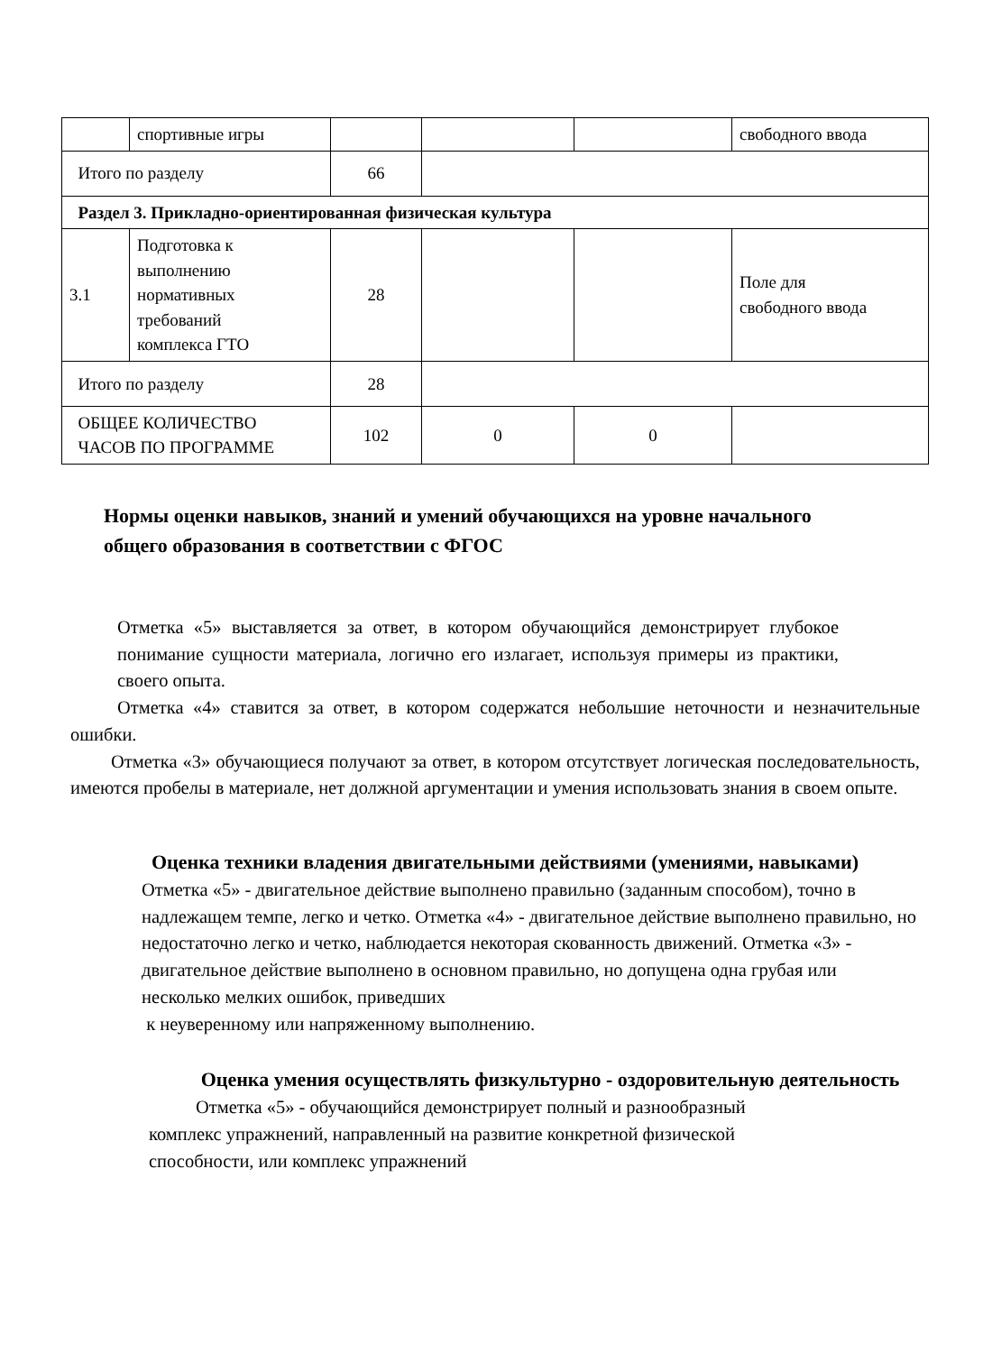| | спортивные игры | | | | свободного ввода |
| Итого по разделу | | 66 | | | |
| Раздел 3. Прикладно-ориентированная физическая культура | | | | | |
| 3.1 | Подготовка к выполнению нормативных требований комплекса ГТО | 28 | | | Поле для свободного ввода |
| Итого по разделу | | 28 | | | |
| ОБЩЕЕ КОЛИЧЕСТВО ЧАСОВ ПО ПРОГРАММЕ | | 102 | 0 | 0 | |
Нормы оценки навыков, знаний и умений обучающихся на уровне начального общего образования в соответствии с ФГОС
Отметка «5» выставляется за ответ, в котором обучающийся демонстрирует глубокое понимание сущности материала, логично его излагает, используя примеры из практики, своего опыта.
Отметка «4» ставится за ответ, в котором содержатся небольшие неточности и незначительные ошибки.
Отметка «3» обучающиеся получают за ответ, в котором отсутствует логическая последовательность, имеются пробелы в материале, нет должной аргументации и умения использовать знания в своем опыте.
Оценка техники владения двигательными действиями (умениями, навыками)
Отметка «5» - двигательное действие выполнено правильно (заданным способом), точно в надлежащем темпе, легко и четко. Отметка «4» - двигательное действие выполнено правильно, но недостаточно легко и четко, наблюдается некоторая скованность движений. Отметка «3» - двигательное действие выполнено в основном правильно, но допущена одна грубая или несколько мелких ошибок, приведших
к неуверенному или напряженному выполнению.
Оценка умения осуществлять физкультурно - оздоровительную деятельность
Отметка «5» - обучающийся демонстрирует полный и разнообразный комплекс упражнений, направленный на развитие конкретной физической способности, или комплекс упражнений